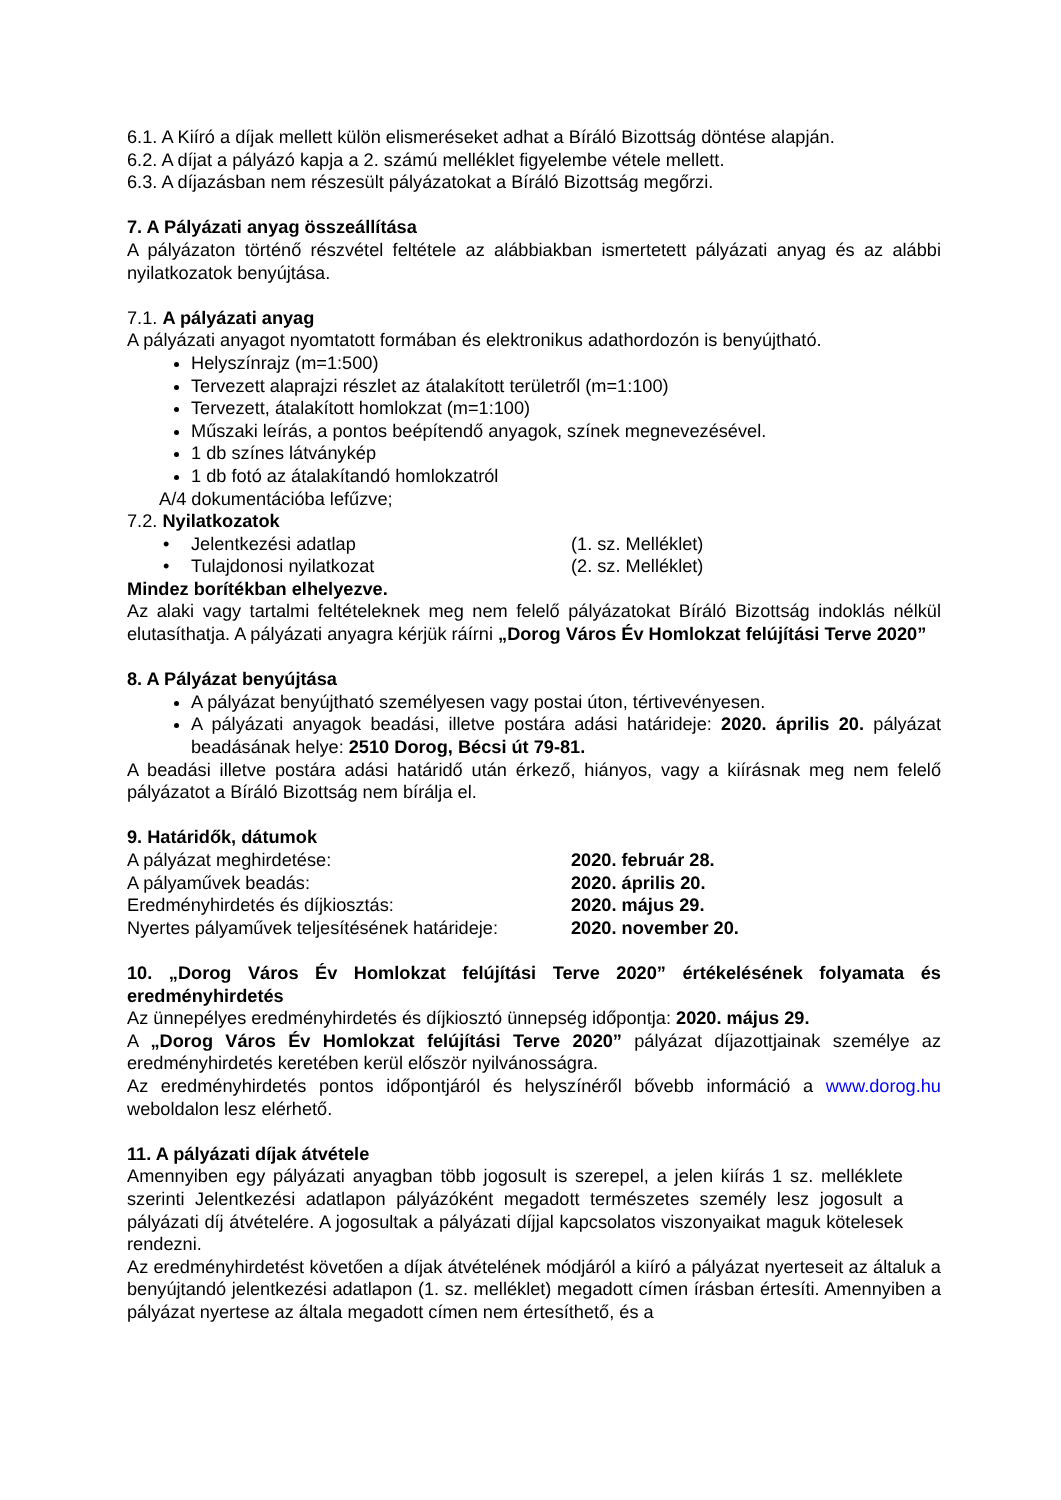6.1. A Kiíró a díjak mellett külön elismeréseket adhat a Bíráló Bizottság döntése alapján.
6.2. A díjat a pályázó kapja a 2. számú melléklet figyelembe vétele mellett.
6.3. A díjazásban nem részesült pályázatokat a Bíráló Bizottság megőrzi.
7. A Pályázati anyag összeállítása
A pályázaton történő részvétel feltétele az alábbiakban ismertetett pályázati anyag és az alábbi nyilatkozatok benyújtása.
7.1. A pályázati anyag
A pályázati anyagot nyomtatott formában és elektronikus adathordozón is benyújtható.
Helyszínrajz (m=1:500)
Tervezett alaprajzi részlet az átalakított területről (m=1:100)
Tervezett, átalakított homlokzat (m=1:100)
Műszaki leírás, a pontos beépítendő anyagok, színek megnevezésével.
1 db színes látványkép
1 db fotó az átalakítandó homlokzatról
A/4 dokumentációba lefűzve;
7.2. Nyilatkozatok
• Jelentkezési adatlap (1. sz. Melléklet)
• Tulajdonosi nyilatkozat (2. sz. Melléklet)
Mindez borítékban elhelyezve.
Az alaki vagy tartalmi feltételeknek meg nem felelő pályázatokat Bíráló Bizottság indoklás nélkül elutasíthatja. A pályázati anyagra kérjük ráírni „Dorog Város Év Homlokzat felújítási Terve 2020”
8. A Pályázat benyújtása
A pályázat benyújtható személyesen vagy postai úton, tértivevényesen.
A pályázati anyagok beadási, illetve postára adási határideje: 2020. április 20. pályázat beadásának helye: 2510 Dorog, Bécsi út 79-81.
A beadási illetve postára adási határidő után érkező, hiányos, vagy a kiírásnak meg nem felelő pályázatot a Bíráló Bizottság nem bírálja el.
9. Határidők, dátumok
A pályázat meghirdetése: 2020. február 28.
A pályaművek beadás: 2020. április 20.
Eredményhirdetés és díjkiosztás: 2020. május 29.
Nyertes pályaművek teljesítésének határideje: 2020. november 20.
10. „Dorog Város Év Homlokzat felújítási Terve 2020” értékelésének folyamata és eredményhirdetés
Az ünnepélyes eredményhirdetés és díjkiosztó ünnepség időpontja: 2020. május 29.
A „Dorog Város Év Homlokzat felújítási Terve 2020” pályázat díjazottjainak személye az eredményhirdetés keretében kerül először nyilvánosságra.
Az eredményhirdetés pontos időpontjáról és helyszínéről bővebb információ a www.dorog.hu weboldalon lesz elérhető.
11. A pályázati díjak átvétele
Amennyiben egy pályázati anyagban több jogosult is szerepel, a jelen kiírás 1 sz. melléklete szerinti Jelentkezési adatlapon pályázóként megadott természetes személy lesz jogosult a pályázati díj átvételére. A jogosultak a pályázati díjjal kapcsolatos viszonyaikat maguk kötelesek rendezni.
Az eredményhirdetést követően a díjak átvételének módjáról a kiíró a pályázat nyerteseit az általuk a benyújtandó jelentkezési adatlapon (1. sz. melléklet) megadott címen írásban értesíti. Amennyiben a pályázat nyertese az általa megadott címen nem értesíthető, és a